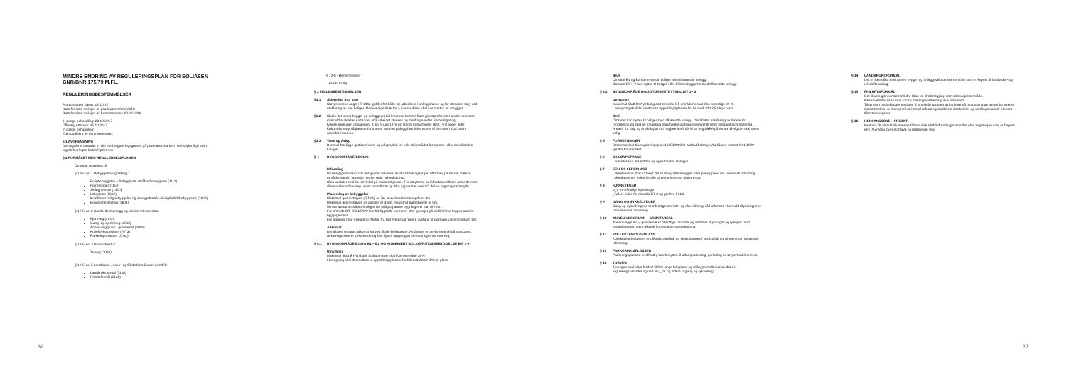MINDRE ENDRING AV REGULERINGSPLAN FOR SØLIÅSEN
GNR/BNR 175/79 M.FL.
REGULERINGSBESTEMMELSER
Planforslag er datert: 02.10.17
Dato for siste revisjon av plankartet: 09.02.2018
Dato for siste revisjon av bestemmelser: 09.02.2018
1. gangs behandling: 23.10.2017
Offentlig ettersyn: 25.10.2017
2. gangs behandling:
Egengodkjent av kommunestyret:
§ 1 AVGRENSNING
Det regulerte området er vist med reguleringsgrense på plankartet markert med stiplet linje som i tegnforklaringen kalles RpGrense.
§ 2 FORMÅLET MED REGULERINGSPLANEN
Området reguleres til:
§ 12-5, nr. 1 Bebyggelse og anlegg:
Boligbebyggelse – frittliggende småhusbebyggelse (1111)
Forretninger (1150)
Skiløypetrase (1420)
Lekeplass (1610)
Kombinert boligbebyggelse og anleggsformål - Bolig/Fritidsbebyggelse (1800)
Bolig/tjenesteyting (1803)
§ 12-5, nr. 2 Samferdselsanlegg og teknisk infrastruktur:
Kjøreveg (2010)
Gang- og sykkelveg (2015)
Annen veggrunn - grøntareal (2019)
Kollektivholdeplass (2073)
Parkeringsplasser (2082)
§ 12-5, nr. 3 Grønnstruktur:
Turveg (3031)
§ 12-5, nr. 5 Landbruks-, natur- og friluftsformål samt reindrift:
Landbruksformål (5110)
Friluftsformål (5130)
§ 12-6 - Hensynssoner
Frisikt (140)
§ 3 FELLESBESTEMMELSER
§3.1 Skjerming mot støy
Støygrensene angitt i T-1442 gjelder for både for arbeidene i anleggsfasen og for utendørs støy ved etablering av nye boliger. Nødvendige tiltak for å ivareta disse skal iverksettes av utbygger.
§3.2 Skulle det under bygge- og anleggsarbeid i marken komme fram gjenstander eller andre spor som viser eldre aktivitet i området, må arbeidet stanses og melding sendes Sametinget og fylkeskommunen omgående, jf. lov 9.juni 1978 nr. 50 om kulturminner (kml.) § 8 annet ledd. Kulturminnemyndighetene forutsetter at dette pålegg formidles videre til dem som skal utføre arbeidet i marken.
§3.3 Vann og Avløp
Det skal foreligge godkjent vann og avløpsplan for hele delområdet før ramme- eller deletillatelse kan gis.
§ 4 BYGGEOMRÅDER BOLIG
Utforming
Ny bebyggelse skal, når det gjelder volumer, materialbruk og farger, utformes på en slik måte at området samlet fremstår med et godt helhetlig preg.
Skrå takflater skal ha takvinkel på maks 38 grader. For utnyttelse av loftsetasje tillates arker dersom disse underordner seg takets hovedform og ikke opptar mer enn 1/3 del av bygningens lengde.
Plassering av bebyggelse
Maksimal gesimshøyde på bolig er 7m, maksimal mønehøyde er 9m.
Maksimal gesimshøyde på garasje er 3,5m, maksimal mønehøyde er 5m.
Minste avstand mellom frittliggende bolig og andre bygninger er satt til 2,0m.
For område B/F 2/3/4/5/8/9 kan frittliggende carporter eller garasjer på inntil 30 m2 legges utenfor byggegrenser.
For garasjer med innkjøring direkte fra kjøreveg skal minste avstand til kjøreveg være minimum 6m.
Adkomst
Det tillates separat adkomst fra veg til alle boligtomter. Avkjørsler er anvist med pil på plankartet. Avkjøringspilen er veiledende og kan flyttes langs egen eiendomsgrense mot veg.
§ 4.1 BYGGEOMRÅDE BOLIG B1 – B2 OG KOMBINERT BOLIG/FRITIDSBEBYGGELSE B/F 1-9
Utnyttelse
Maksimal tillatt BYA på alle boligtomtene skal ikke overstige 30%
I beregning skal det medtas to oppstillingsplasser for bil med 20m2 BYA pr plass.
Bruk
Område B1 og B2 kan nyttes til boliger med tilhørende anlegg.
Område B/F1-9 kan nyttes til boliger eller fritidsbebyggelse med tilhørende anlegg.
§ 4.2 BYGGEOMRÅDE BOLIG/TJENESTEYTING, B/T 1 - 3
Utnyttelse
Maksimal tillatt BYA pr boligtomt innenfor BT-områdene skal ikke overstige 30 %.
I beregning skal det medtas to oppstillingsplasser for bil med 20m2 BYA pr plass.
Bruk
Området kan nyttes til boliger med tilhørende anlegg. Det tillates etablering av lokaler for produksjon og salg av småskala håndtverks og tjenesteyting tilknyttet boligfunksjon på tomta. Arealer for salg og produksjon kan utgjøre inntil 40 % av bygd BRA på tomta. Øvrig del skal være bolig.
§ 5 FORRETNINGER
Bestemmelser fra reguleringsplan 16651990001 Kløfta/Ololsmyra/Søliåsen, vedtatt 10.1.1990 gjelder for området.
§ 6 SKILØYPETRASE
I området kan det ryddes og opparbeides skiløype.
§ 7 FELLES LEKEPLASS
Lekeplassene skal så langt det er mulig tilrettelegges etter prinsippene om universell utforming. Lekeplassen er felles for alle tomtene innenfor plangrensa.
§ 8 KJØREVEGER
o_V er offentlige kjøreveger.
f_V1 er felles for område BT-3 og gnr/bnr 174/2.
§ 9 GANG OG SYKKELVEGER
Gang og sykkelvegene er offentlige områder og skal så langt råd utformes i henhold til prinsippene om universell utforming.
§ 10 ANNEN VEGGRUNN – GRØNTAREAL
Annen veggrunn – grøntareal er offentlige områder og omfatter skjæringer og fyllinger rundt veganleggene, samt teknisk infrastruktur og snølagring.
§ 11 KOLLEKTIVHOLDEPLASS
Kollektivholdeplassen er offentlig område og skal utformes i henhold til prinsippene om universell utforming.
§ 12 PARKERINGSPLASSER
Parkeringsplassen er offentlig kan benyttes til utfartsparkering, parkering av løypemaskiner m.m.
§ 13 TURVEG
Turvegen skal sikre ferdsel til fots langs lekeplass og skiløype mellom øvre del av reguleringsområdet og ned til o_V1 og videre til gang og sykkelveg.
§ 14 LANDBRUKSFORMÅL
Det er ikke tillatt med annen bygge- og anleggsvirksomhet enn den som er knyttet til landbruks- og reindriftsnæring.
§ 15 FRILUFTSFORMÅL
Det tillates gjennomført mindre tiltak for tilrettelegging som rekreasjonsområde.
Ikke reversible tiltak som fordrer terrengbearbeiding skal omsøkes.
Tiltak som beslaglegger områder til spesielle grupper av brukere på bekostning av almen benyttelse skal omsøkes. Av hensyn til universell utforming skal faste sittebenker og samlingsplasser primært tilknyttes vegnett.
§ 16 HENSYNSSONE – FRISIKT
Innenfor de viste frisiktsonene tillates ikke sikthindrende gjenstander eller vegetasjon som er høyere enn 0,5 meter over plannivå på tilstøtende veg.
36 37